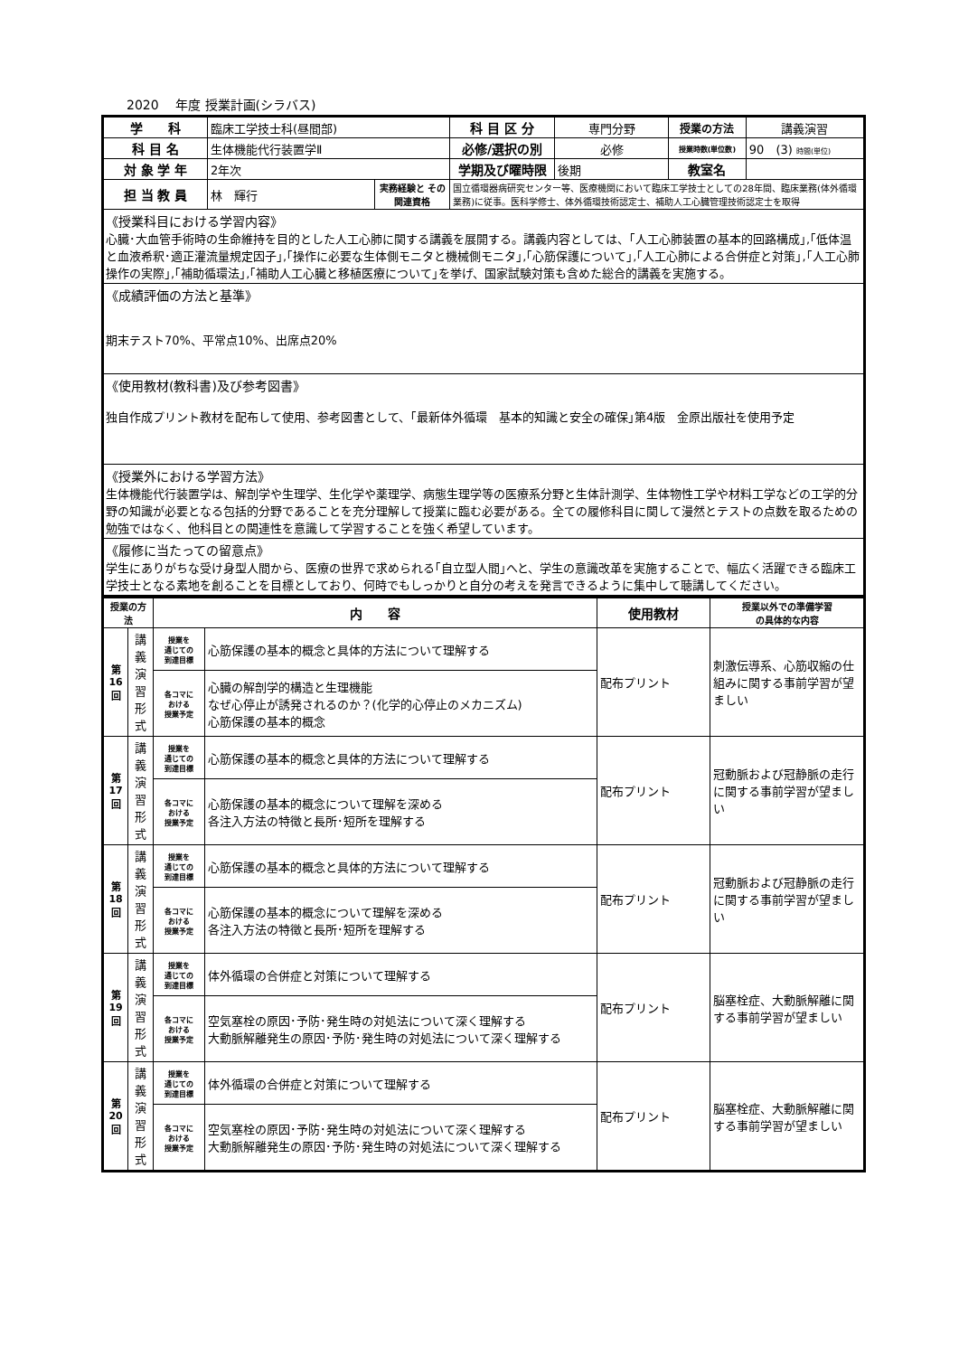2020　 年度 授業計画(シラバス)
| 学 科 | 臨床工学技士科(昼間部) | | 科 目 区 分 | 専門分野 | 授業の方法 | 講義演習 |
| 科 目 名 | 生体機能代行装置学Ⅱ | | 必修/選択の別 | 必修 | 授業時数(単位数) | 90 (3) 時間(単位) |
| 対 象 学 年 | 2年次 | | 学期及び曜時限 | 後期 | 教室名 | |
| 担 当 教 員 | 林 輝行 | 実務経験と その関連資格 | 国立循環器病研究センター等、医療機関において臨床工学技士としての28年間、臨床業務(体外循環業務)に従事。医科学修士、体外循環技術認定士、補助人工心臓管理技術認定士を取得 | | | |
| 《授業科目における学習内容》 心臓･大血管手術時の生命維持を目的とした人工心肺に関する講義を展開する。講義内容としては、｢人工心肺装置の基本的回路構成｣,｢低体温と血液希釈･適正灌流量規定因子｣,｢操作に必要な生体側モニタと機械側モニタ｣,｢心筋保護について｣,｢人工心肺による合併症と対策｣,｢人工心肺操作の実際｣,｢補助循環法｣,｢補助人工心臓と移植医療について｣を挙げ、国家試験対策も含めた総合的講義を実施する。 | | | | | | |
| 《成績評価の方法と基準》 期末テスト70%、平常点10%、出席点20% | | | | | | |
| 《使用教材(教科書)及び参考図書》 独自作成プリント教材を配布して使用、参考図書として、｢最新体外循環 基本的知識と安全の確保｣第4版 金原出版社を使用予定 | | | | | | |
| 《授業外における学習方法》 生体機能代行装置学は、解剖学や生理学、生化学や薬理学、病態生理学等の医療系分野と生体計測学、生体物性工学や材料工学などの工学的分野の知識が必要となる包括的分野であることを充分理解して授業に臨む必要がある。全ての履修科目に関して漫然とテストの点数を取るための勉強ではなく、他科目との関連性を意識して学習することを強く希望しています。 | | | | | | |
| 《履修に当たっての留意点》 学生にありがちな受け身型人間から、医療の世界で求められる｢自立型人間｣へと、学生の意識改革を実施することで、幅広く活躍できる臨床工学技士となる素地を創ることを目標としており、何時でもしっかりと自分の考えを発言できるように集中して聴講してください。 | | | | | | |
| 授業の方法 | | 内 容 | | 使用教材 | 授業以外での準備学習 の具体的な内容 |
| 第 16 回 | 講 義 演 習 形 式 | 授業を 通じての 到達目標 | 心筋保護の基本的概念と具体的方法について理解する | 配布プリント | 刺激伝導系、心筋収縮の仕組みに関する事前学習が望ましい |
| | | 各コマに おける 授業予定 | 心臓の解剖学的構造と生理機能 なぜ心停止が誘発されるのか？(化学的心停止のメカニズム) 心筋保護の基本的概念 | | |
| 第 17 回 | 講 義 演 習 形 式 | 授業を 通じての 到達目標 | 心筋保護の基本的概念と具体的方法について理解する | 配布プリント | 冠動脈および冠静脈の走行に関する事前学習が望ましい |
| | | 各コマに おける 授業予定 | 心筋保護の基本的概念について理解を深める 各注入方法の特徴と長所･短所を理解する | | |
| 第 18 回 | 講 義 演 習 形 式 | 授業を 通じての 到達目標 | 心筋保護の基本的概念と具体的方法について理解する | 配布プリント | 冠動脈および冠静脈の走行に関する事前学習が望ましい |
| | | 各コマに おける 授業予定 | 心筋保護の基本的概念について理解を深める 各注入方法の特徴と長所･短所を理解する | | |
| 第 19 回 | 講 義 演 習 形 式 | 授業を 通じての 到達目標 | 体外循環の合併症と対策について理解する | 配布プリント | 脳塞栓症、大動脈解離に関する事前学習が望ましい |
| | | 各コマに おける 授業予定 | 空気塞栓の原因･予防･発生時の対処法について深く理解する 大動脈解離発生の原因･予防･発生時の対処法について深く理解する | | |
| 第 20 回 | 講 義 演 習 形 式 | 授業を 通じての 到達目標 | 体外循環の合併症と対策について理解する | 配布プリント | 脳塞栓症、大動脈解離に関する事前学習が望ましい |
| | | 各コマに おける 授業予定 | 空気塞栓の原因･予防･発生時の対処法について深く理解する 大動脈解離発生の原因･予防･発生時の対処法について深く理解する | | |